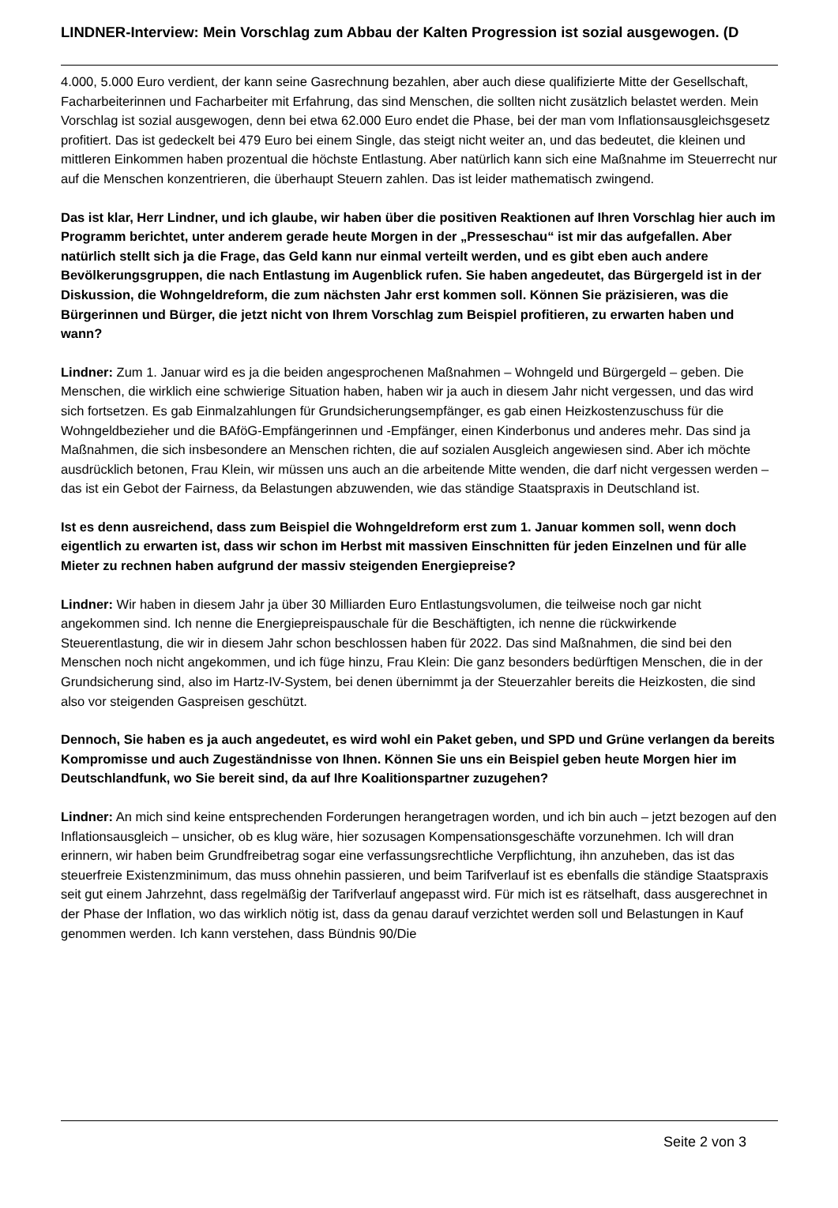LINDNER-Interview: Mein Vorschlag zum Abbau der Kalten Progression ist sozial ausgewogen. (D
4.000, 5.000 Euro verdient, der kann seine Gasrechnung bezahlen, aber auch diese qualifizierte Mitte der Gesellschaft, Facharbeiterinnen und Facharbeiter mit Erfahrung, das sind Menschen, die sollten nicht zusätzlich belastet werden. Mein Vorschlag ist sozial ausgewogen, denn bei etwa 62.000 Euro endet die Phase, bei der man vom Inflationsausgleichsgesetz profitiert. Das ist gedeckelt bei 479 Euro bei einem Single, das steigt nicht weiter an, und das bedeutet, die kleinen und mittleren Einkommen haben prozentual die höchste Entlastung. Aber natürlich kann sich eine Maßnahme im Steuerrecht nur auf die Menschen konzentrieren, die überhaupt Steuern zahlen. Das ist leider mathematisch zwingend.
Das ist klar, Herr Lindner, und ich glaube, wir haben über die positiven Reaktionen auf Ihren Vorschlag hier auch im Programm berichtet, unter anderem gerade heute Morgen in der „Presseschau“ ist mir das aufgefallen. Aber natürlich stellt sich ja die Frage, das Geld kann nur einmal verteilt werden, und es gibt eben auch andere Bevölkerungsgruppen, die nach Entlastung im Augenblick rufen. Sie haben angedeutet, das Bürgergeld ist in der Diskussion, die Wohngeldreform, die zum nächsten Jahr erst kommen soll. Können Sie präzisieren, was die Bürgerinnen und Bürger, die jetzt nicht von Ihrem Vorschlag zum Beispiel profitieren, zu erwarten haben und wann?
Lindner: Zum 1. Januar wird es ja die beiden angesprochenen Maßnahmen – Wohngeld und Bürgergeld – geben. Die Menschen, die wirklich eine schwierige Situation haben, haben wir ja auch in diesem Jahr nicht vergessen, und das wird sich fortsetzen. Es gab Einmalzahlungen für Grundsicherungsempfänger, es gab einen Heizkostenzuschuss für die Wohngeldbezieher und die BAföG-Empfängerinnen und -Empfänger, einen Kinderbonus und anderes mehr. Das sind ja Maßnahmen, die sich insbesondere an Menschen richten, die auf sozialen Ausgleich angewiesen sind. Aber ich möchte ausdrücklich betonen, Frau Klein, wir müssen uns auch an die arbeitende Mitte wenden, die darf nicht vergessen werden – das ist ein Gebot der Fairness, da Belastungen abzuwenden, wie das ständige Staatspraxis in Deutschland ist.
Ist es denn ausreichend, dass zum Beispiel die Wohngeldreform erst zum 1. Januar kommen soll, wenn doch eigentlich zu erwarten ist, dass wir schon im Herbst mit massiven Einschnitten für jeden Einzelnen und für alle Mieter zu rechnen haben aufgrund der massiv steigenden Energiepreise?
Lindner: Wir haben in diesem Jahr ja über 30 Milliarden Euro Entlastungsvolumen, die teilweise noch gar nicht angekommen sind. Ich nenne die Energiepreispauschale für die Beschäftigten, ich nenne die rückwirkende Steuerentlastung, die wir in diesem Jahr schon beschlossen haben für 2022. Das sind Maßnahmen, die sind bei den Menschen noch nicht angekommen, und ich füge hinzu, Frau Klein: Die ganz besonders bedürftigen Menschen, die in der Grundsicherung sind, also im Hartz-IV-System, bei denen übernimmt ja der Steuerzahler bereits die Heizkosten, die sind also vor steigenden Gaspreisen geschützt.
Dennoch, Sie haben es ja auch angedeutet, es wird wohl ein Paket geben, und SPD und Grüne verlangen da bereits Kompromisse und auch Zugeständnisse von Ihnen. Können Sie uns ein Beispiel geben heute Morgen hier im Deutschlandfunk, wo Sie bereit sind, da auf Ihre Koalitionspartner zuzugehen?
Lindner: An mich sind keine entsprechenden Forderungen herangetragen worden, und ich bin auch – jetzt bezogen auf den Inflationsausgleich – unsicher, ob es klug wäre, hier sozusagen Kompensationsgeschäfte vorzunehmen. Ich will dran erinnern, wir haben beim Grundfreibetrag sogar eine verfassungsrechtliche Verpflichtung, ihn anzuheben, das ist das steuerfreie Existenzminimum, das muss ohnehin passieren, und beim Tarifverlauf ist es ebenfalls die ständige Staatspraxis seit gut einem Jahrzehnt, dass regelmäßig der Tarifverlauf angepasst wird. Für mich ist es rätselhaft, dass ausgerechnet in der Phase der Inflation, wo das wirklich nötig ist, dass da genau darauf verzichtet werden soll und Belastungen in Kauf genommen werden. Ich kann verstehen, dass Bündnis 90/Die
Seite 2 von 3